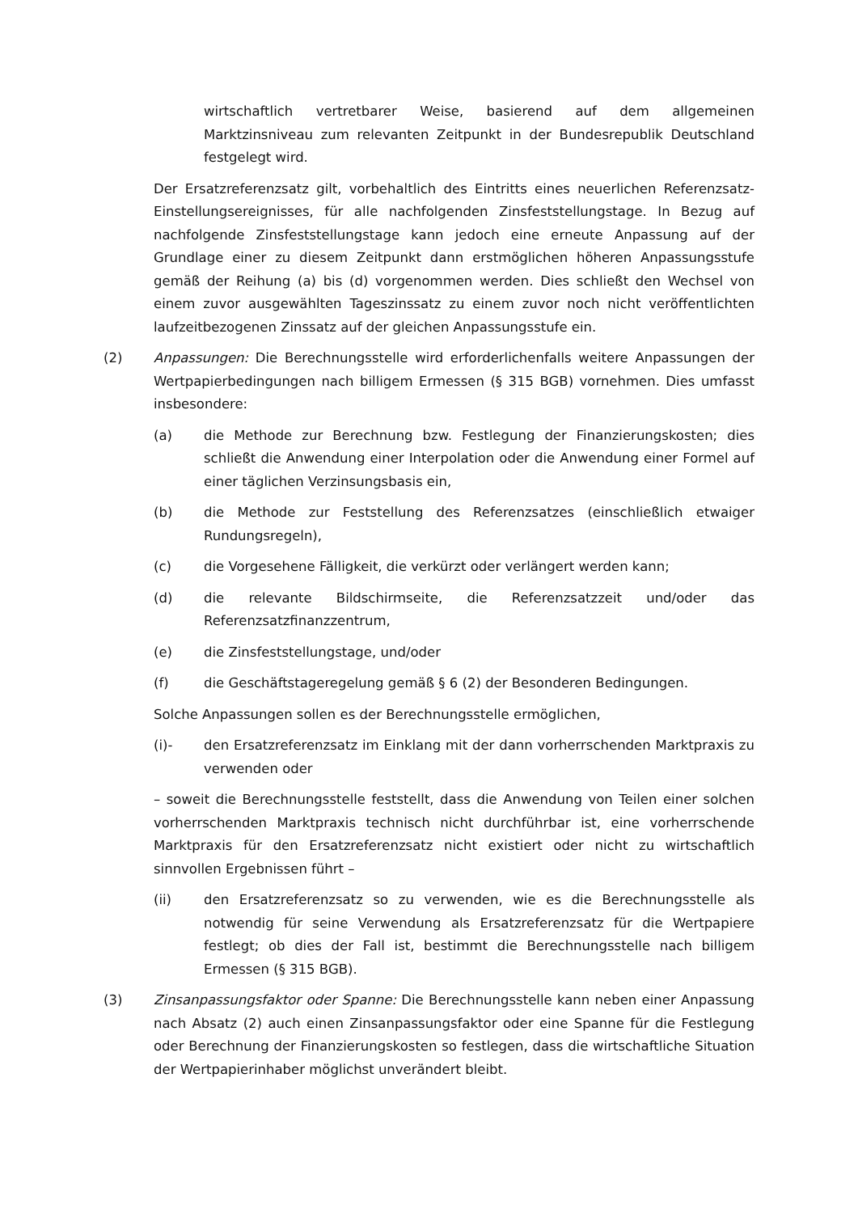wirtschaftlich vertretbarer Weise, basierend auf dem allgemeinen Marktzinsniveau zum relevanten Zeitpunkt in der Bundesrepublik Deutschland festgelegt wird.
Der Ersatzreferenzsatz gilt, vorbehaltlich des Eintritts eines neuerlichen Referenzsatz-Einstellungsereignisses, für alle nachfolgenden Zinsfeststellungstage. In Bezug auf nachfolgende Zinsfeststellungstage kann jedoch eine erneute Anpassung auf der Grundlage einer zu diesem Zeitpunkt dann erstmöglichen höheren Anpassungsstufe gemäß der Reihung (a) bis (d) vorgenommen werden. Dies schließt den Wechsel von einem zuvor ausgewählten Tageszinssatz zu einem zuvor noch nicht veröffentlichten laufzeitbezogenen Zinssatz auf der gleichen Anpassungsstufe ein.
(2) Anpassungen: Die Berechnungsstelle wird erforderlichenfalls weitere Anpassungen der Wertpapierbedingungen nach billigem Ermessen (§ 315 BGB) vornehmen. Dies umfasst insbesondere:
(a) die Methode zur Berechnung bzw. Festlegung der Finanzierungskosten; dies schließt die Anwendung einer Interpolation oder die Anwendung einer Formel auf einer täglichen Verzinsungsbasis ein,
(b) die Methode zur Feststellung des Referenzsatzes (einschließlich etwaiger Rundungsregeln),
(c) die Vorgesehene Fälligkeit, die verkürzt oder verlängert werden kann;
(d) die relevante Bildschirmseite, die Referenzsatzzeit und/oder das Referenzsatzfinanzzentrum,
(e) die Zinsfeststellungstage, und/oder
(f) die Geschäftstageregelung gemäß § 6 (2) der Besonderen Bedingungen.
Solche Anpassungen sollen es der Berechnungsstelle ermöglichen,
(i)- den Ersatzreferenzsatz im Einklang mit der dann vorherrschenden Marktpraxis zu verwenden oder
– soweit die Berechnungsstelle feststellt, dass die Anwendung von Teilen einer solchen vorherrschenden Marktpraxis technisch nicht durchführbar ist, eine vorherrschende Marktpraxis für den Ersatzreferenzsatz nicht existiert oder nicht zu wirtschaftlich sinnvollen Ergebnissen führt –
(ii) den Ersatzreferenzsatz so zu verwenden, wie es die Berechnungsstelle als notwendig für seine Verwendung als Ersatzreferenzsatz für die Wertpapiere festlegt; ob dies der Fall ist, bestimmt die Berechnungsstelle nach billigem Ermessen (§ 315 BGB).
(3) Zinsanpassungsfaktor oder Spanne: Die Berechnungsstelle kann neben einer Anpassung nach Absatz (2) auch einen Zinsanpassungsfaktor oder eine Spanne für die Festlegung oder Berechnung der Finanzierungskosten so festlegen, dass die wirtschaftliche Situation der Wertpapierinhaber möglichst unverändert bleibt.